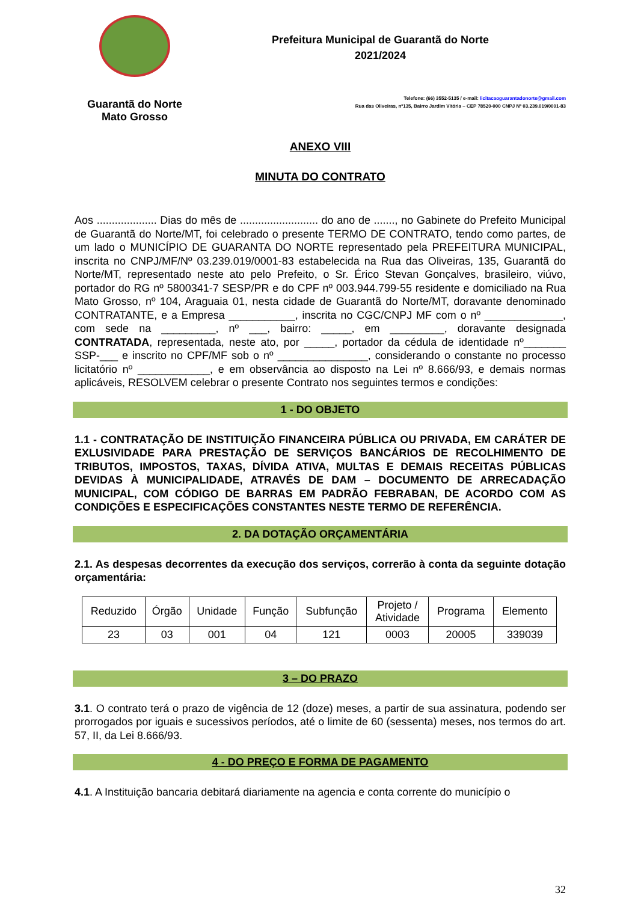Guarantã do Norte
Mato Grosso
Prefeitura Municipal de Guarantã do Norte
2021/2024
Telefone: (66) 3552-5135 / e-mail: licitacaoguarantadonorte@gmail.com
Rua das Oliveiras, nº135, Bairro Jardim Vitória – CEP 78520-000 CNPJ Nº 03.239.019/0001-83
ANEXO VIII
MINUTA DO CONTRATO
Aos .................... Dias do mês de .......................... do ano de ......., no Gabinete do Prefeito Municipal de Guarantã do Norte/MT, foi celebrado o presente TERMO DE CONTRATO, tendo como partes, de um lado o MUNICÍPIO DE GUARANTA DO NORTE representado pela PREFEITURA MUNICIPAL, inscrita no CNPJ/MF/Nº 03.239.019/0001-83 estabelecida na Rua das Oliveiras, 135, Guarantã do Norte/MT, representado neste ato pelo Prefeito, o Sr. Érico Stevan Gonçalves, brasileiro, viúvo, portador do RG nº 5800341-7 SESP/PR e do CPF nº 003.944.799-55 residente e domiciliado na Rua Mato Grosso, nº 104, Araguaia 01, nesta cidade de Guarantã do Norte/MT, doravante denominado CONTRATANTE, e a Empresa ___________, inscrita no CGC/CNPJ MF com o nº _____________, com sede na _________, nº ___, bairro: _____, em _________, doravante designada CONTRATADA, representada, neste ato, por _____, portador da cédula de identidade nº_______ SSP-___ e inscrito no CPF/MF sob o nº _______________, considerando o constante no processo licitatório nº ____________, e em observância ao disposto na Lei nº 8.666/93, e demais normas aplicáveis, RESOLVEM celebrar o presente Contrato nos seguintes termos e condições:
1 - DO OBJETO
1.1 - CONTRATAÇÃO DE INSTITUIÇÃO FINANCEIRA PÚBLICA OU PRIVADA, EM CARÁTER DE EXLUSIVIDADE PARA PRESTAÇÃO DE SERVIÇOS BANCÁRIOS DE RECOLHIMENTO DE TRIBUTOS, IMPOSTOS, TAXAS, DÍVIDA ATIVA, MULTAS E DEMAIS RECEITAS PÚBLICAS DEVIDAS À MUNICIPALIDADE, ATRAVÉS DE DAM – DOCUMENTO DE ARRECADAÇÃO MUNICIPAL, COM CÓDIGO DE BARRAS EM PADRÃO FEBRABAN, DE ACORDO COM AS CONDIÇÕES E ESPECIFICAÇÕES CONSTANTES NESTE TERMO DE REFERÊNCIA.
2. DA DOTAÇÃO ORÇAMENTÁRIA
2.1. As despesas decorrentes da execução dos serviços, correrão à conta da seguinte dotação orçamentária:
| Reduzido | Órgão | Unidade | Função | Subfunção | Projeto / Atividade | Programa | Elemento |
| 23 | 03 | 001 | 04 | 121 | 0003 | 20005 | 339039 |
3 – DO PRAZO
3.1. O contrato terá o prazo de vigência de 12 (doze) meses, a partir de sua assinatura, podendo ser prorrogados por iguais e sucessivos períodos, até o limite de 60 (sessenta) meses, nos termos do art. 57, II, da Lei 8.666/93.
4 - DO PREÇO E FORMA DE PAGAMENTO
4.1. A Instituição bancaria debitará diariamente na agencia e conta corrente do município o
32